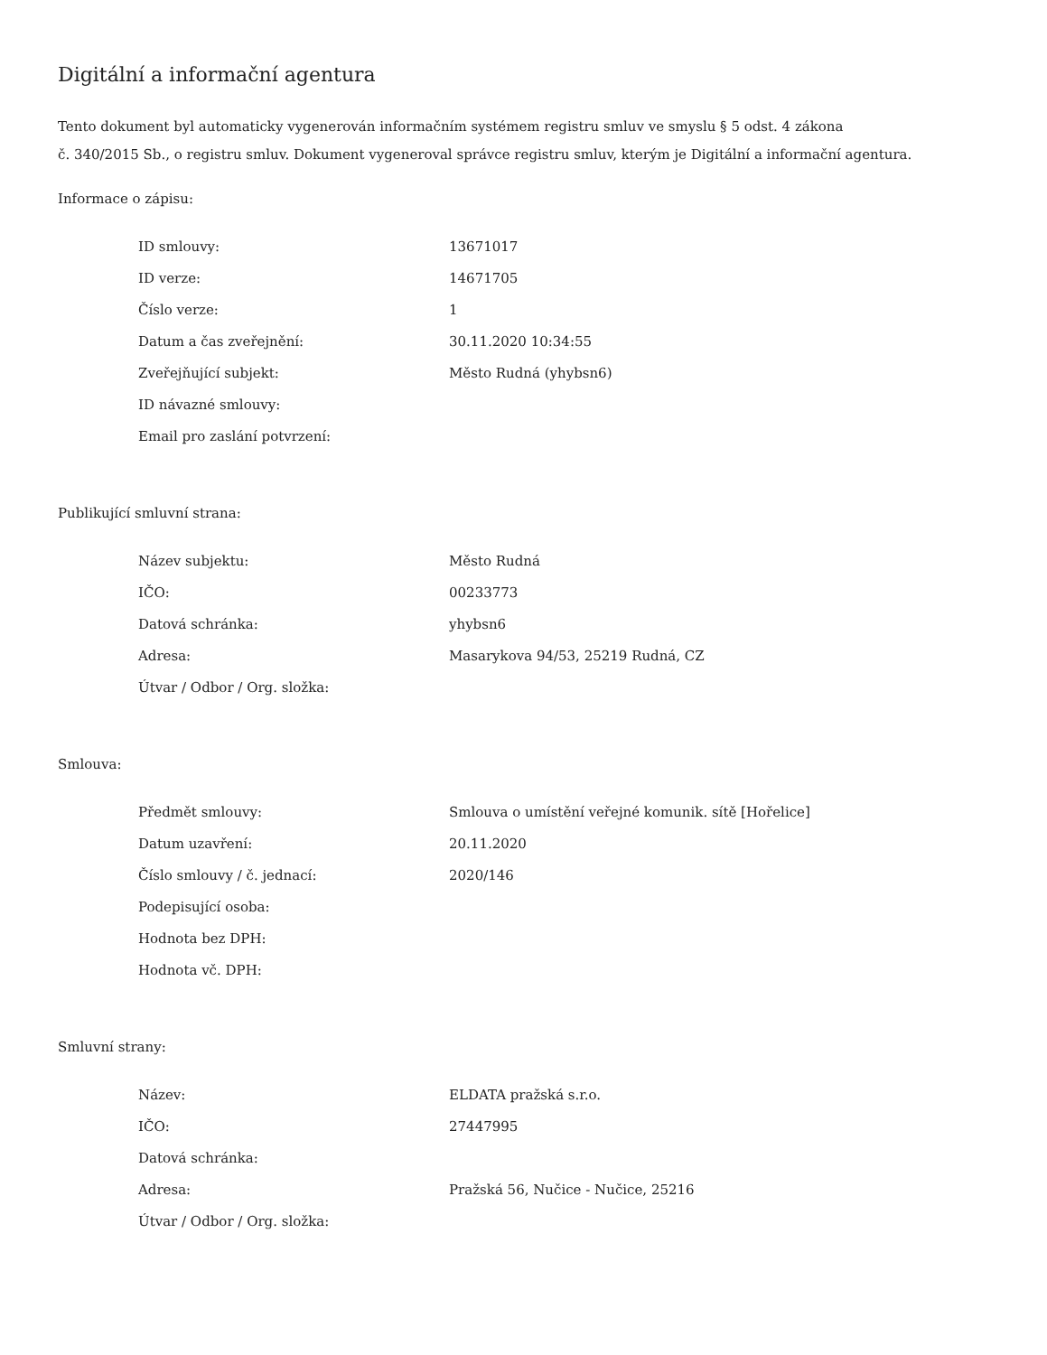Digitální a informační agentura
Tento dokument byl automaticky vygenerován informačním systémem registru smluv ve smyslu § 5 odst. 4 zákona
č. 340/2015 Sb., o registru smluv. Dokument vygeneroval správce registru smluv, kterým je Digitální a informační agentura.
Informace o zápisu:
| ID smlouvy: | 13671017 |
| ID verze: | 14671705 |
| Číslo verze: | 1 |
| Datum a čas zveřejnění: | 30.11.2020 10:34:55 |
| Zveřejňující subjekt: | Město Rudná (yhybsn6) |
| ID návazné smlouvy: | |
| Email pro zaslání potvrzení: | |
Publikující smluvní strana:
| Název subjektu: | Město Rudná |
| IČO: | 00233773 |
| Datová schránka: | yhybsn6 |
| Adresa: | Masarykova 94/53, 25219 Rudná, CZ |
| Útvar / Odbor / Org. složka: | |
Smlouva:
| Předmět smlouvy: | Smlouva o umístění veřejné komunik. sítě [Hořelice] |
| Datum uzavření: | 20.11.2020 |
| Číslo smlouvy / č. jednací: | 2020/146 |
| Podepisující osoba: | |
| Hodnota bez DPH: | |
| Hodnota vč. DPH: | |
Smluvní strany:
| Název: | ELDATA pražská s.r.o. |
| IČO: | 27447995 |
| Datová schránka: | |
| Adresa: | Pražská 56, Nučice - Nučice, 25216 |
| Útvar / Odbor / Org. složka: | |